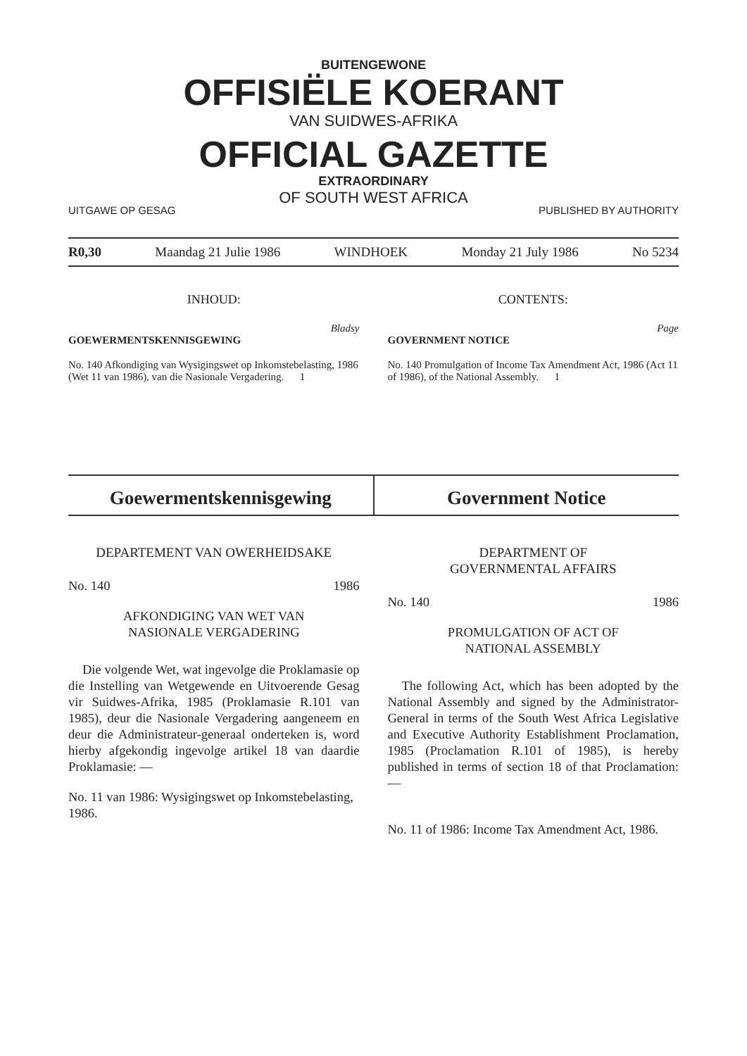BUITENGEWONE
OFFISIËLE KOERANT
VAN SUIDWES-AFRIKA
OFFICIAL GAZETTE
EXTRAORDINARY
OF SOUTH WEST AFRICA
UITGAWE OP GESAG PUBLISHED BY AUTHORITY
R0,30 Maandag 21 Julie 1986 WINDHOEK Monday 21 July 1986 No 5234
INHOUD:
Bladsy
GOEWERMENTSKENNISGEWING
No. 140 Afkondiging van Wysigingswet op Inkomstebelasting, 1986 (Wet 11 van 1986), van die Nasionale Vergadering. 1
CONTENTS:
Page
GOVERNMENT NOTICE
No. 140 Promulgation of Income Tax Amendment Act, 1986 (Act 11 of 1986), of the National Assembly. 1
Goewermentskennisgewing Government Notice
DEPARTEMENT VAN OWERHEIDSAKE
No. 140 1986
AFKONDIGING VAN WET VAN
NASIONALE VERGADERING
Die volgende Wet, wat ingevolge die Proklamasie op die Instelling van Wetgewende en Uitvoerende Gesag vir Suidwes-Afrika, 1985 (Proklamasie R.101 van 1985), deur die Nasionale Vergadering aangeneem en deur die Administrateur-generaal onderteken is, word hierby afgekondig ingevolge artikel 18 van daardie Proklamasie: —
No. 11 van 1986: Wysigingswet op Inkomstebelasting, 1986.
DEPARTMENT OF
GOVERNMENTAL AFFAIRS
No. 140 1986
PROMULGATION OF ACT OF
NATIONAL ASSEMBLY
The following Act, which has been adopted by the National Assembly and signed by the Administrator-General in terms of the South West Africa Legislative and Executive Authority Establishment Proclamation, 1985 (Proclamation R.101 of 1985), is hereby published in terms of section 18 of that Proclamation: —
No. 11 of 1986: Income Tax Amendment Act, 1986.